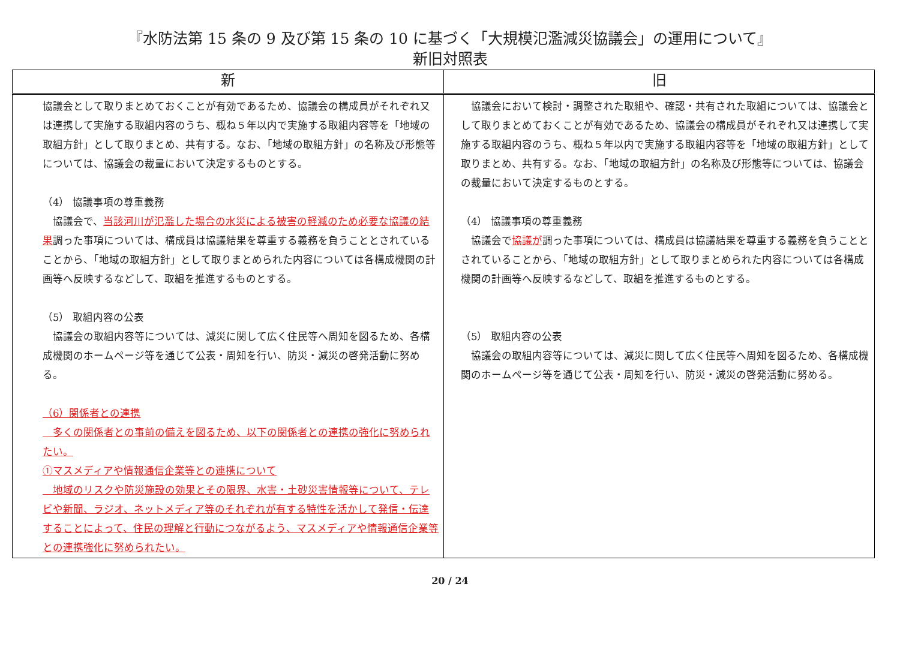『水防法第 15 条の 9 及び第 15 条の 10 に基づく「大規模氾濫減災協議会」の運用について』
新旧対照表
| 新 | 旧 |
| --- | --- |
| 協議会として取りまとめておくことが有効であるため、協議会の構成員がそれぞれ又は連携して実施する取組内容のうち、概ね５年以内で実施する取組内容等を「地域の取組方針」として取りまとめ、共有する。なお、「地域の取組方針」の名称及び形態等については、協議会の裁量において決定するものとする。 （4） 協議事項の尊重義務 協議会で、 当該河川が氾濫した場合の水災による被害の軽減のため必要な協議の結果 調った事項については、構成員は協議結果を尊重する義務を負うこととされていることから、「地域の取組方針」として取りまとめられた内容については各構成機関の計画等へ反映するなどして、取組を推進するものとする。 （5） 取組内容の公表 協議会の取組内容等については、減災に関して広く住民等へ周知を図るため、各構成機関のホームページ等を通じて公表・周知を行い、防災・減災の啓発活動に努める。 （6）関係者との連携 多くの関係者との事前の備えを図るため、以下の関係者との連携の強化に努められたい。 ①マスメディアや情報通信企業等との連携について 地域のリスクや防災施設の効果とその限界、水害・土砂災害情報等について、テレビや新聞、ラジオ、ネットメディア等のそれぞれが有する特性を活かして発信・伝達することによって、住民の理解と行動につながるよう、マスメディアや情報通信企業等との連携強化に努められたい。 | 協議会において検討・調整された取組や、確認・共有された取組については、協議会として取りまとめておくことが有効であるため、協議会の構成員がそれぞれ又は連携して実施する取組内容のうち、概ね５年以内で実施する取組内容等を「地域の取組方針」として取りまとめ、共有する。なお、「地域の取組方針」の名称及び形態等については、協議会の裁量において決定するものとする。 （4） 協議事項の尊重義務 協議会で 協議が 調った事項については、構成員は協議結果を尊重する義務を負うこととされていることから、「地域の取組方針」として取りまとめられた内容については各構成機関の計画等へ反映するなどして、取組を推進するものとする。 （5） 取組内容の公表 協議会の取組内容等については、減災に関して広く住民等へ周知を図るため、各構成機関のホームページ等を通じて公表・周知を行い、防災・減災の啓発活動に努める。 |
20 / 24